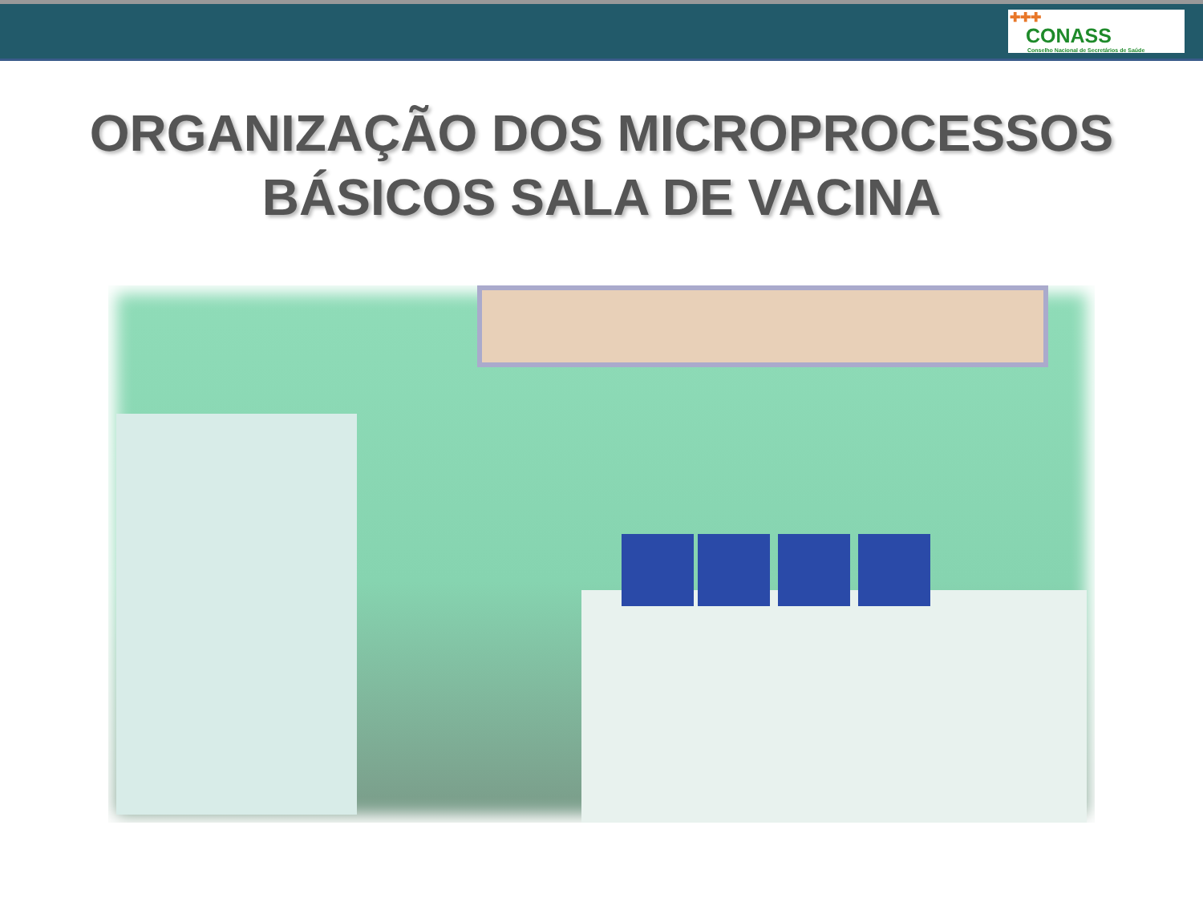✚✚✚
CONASS
Conselho Nacional de Secretários de Saúde
ORGANIZAÇÃO DOS MICROPROCESSOS
BÁSICOS SALA DE VACINA